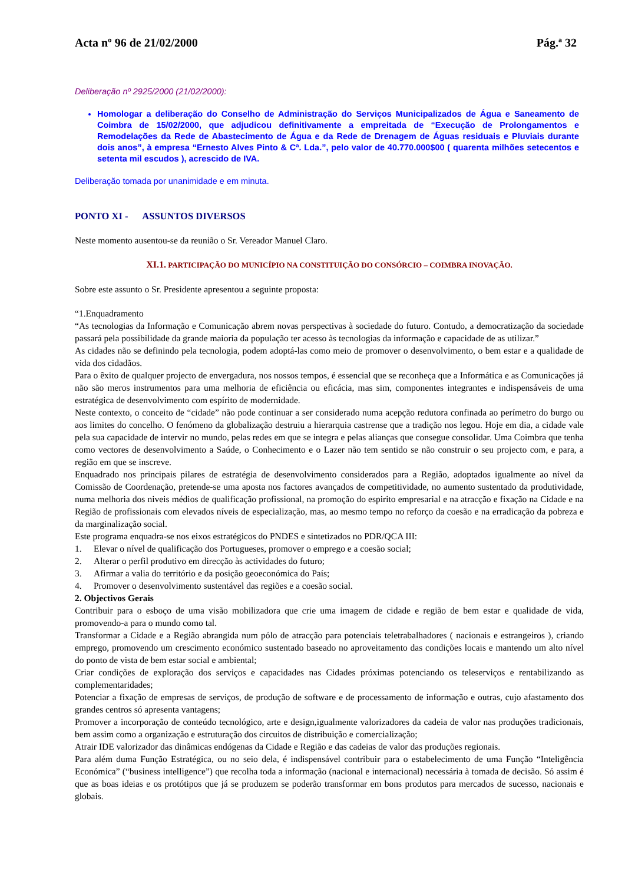Acta nº 96 de 21/02/2000 Pág.ª 32
Deliberação nº 2925/2000 (21/02/2000):
Homologar a deliberação do Conselho de Administração do Serviços Municipalizados de Água e Saneamento de Coimbra de 15/02/2000, que adjudicou definitivamente a empreitada de “Execução de Prolongamentos e Remodelações da Rede de Abastecimento de Água e da Rede de Drenagem de Águas residuais e Pluviais durante dois anos”, à empresa “Ernesto Alves Pinto & Cª. Lda.”, pelo valor de 40.770.000$00 ( quarenta milhões setecentos e setenta mil escudos ), acrescido de IVA.
Deliberação tomada por unanimidade e em minuta.
PONTO XI - ASSUNTOS DIVERSOS
Neste momento ausentou-se da reunião o Sr. Vereador Manuel Claro.
XI.1. PARTICIPAÇÃO DO MUNICÍPIO NA CONSTITUIÇÃO DO CONSÓRCIO – COIMBRA INOVAÇÃO.
Sobre este assunto o Sr. Presidente apresentou a seguinte proposta:
“1.Enquadramento
“As tecnologias da Informação e Comunicação abrem novas perspectivas à sociedade do futuro. Contudo, a democratização da sociedade passará pela possibilidade da grande maioria da população ter acesso às tecnologias da informação e capacidade de as utilizar.”
As cidades não se definindo pela tecnologia, podem adoptá-las como meio de promover o desenvolvimento, o bem estar e a qualidade de vida dos cidadãos.
Para o êxito de qualquer projecto de envergadura, nos nossos tempos, é essencial que se reconheça que a Informática e as Comunicações já não são meros instrumentos para uma melhoria de eficiência ou eficácia, mas sim, componentes integrantes e indispensáveis de uma estratégica de desenvolvimento com espírito de modernidade.
Neste contexto, o conceito de “cidade” não pode continuar a ser considerado numa acepção redutora confinada ao perímetro do burgo ou aos limites do concelho. O fenómeno da globalização destruiu a hierarquia castrense que a tradição nos legou. Hoje em dia, a cidade vale pela sua capacidade de intervir no mundo, pelas redes em que se integra e pelas alianças que consegue consolidar. Uma Coimbra que tenha como vectores de desenvolvimento a Saúde, o Conhecimento e o Lazer não tem sentido se não construir o seu projecto com, e para, a região em que se inscreve.
Enquadrado nos principais pilares de estratégia de desenvolvimento considerados para a Região, adoptados igualmente ao nível da Comissão de Coordenação, pretende-se uma aposta nos factores avançados de competitividade, no aumento sustentado da produtividade, numa melhoria dos niveis médios de qualificação profissional, na promoção do espirito empresarial e na atracção e fixação na Cidade e na Região de profissionais com elevados níveis de especialização, mas, ao mesmo tempo no reforço da coesão e na erradicação da pobreza e da marginalização social.
Este programa enquadra-se nos eixos estratégicos do PNDES e sintetizados no PDR/QCA III:
1. Elevar o nível de qualificação dos Portugueses, promover o emprego e a coesão social;
2. Alterar o perfil produtivo em direcção às actividades do futuro;
3. Afirmar a valia do território e da posição geoeconómica do País;
4. Promover o desenvolvimento sustentável das regiões e a coesão social.
2. Objectivos Gerais
Contribuir para o esboço de uma visão mobilizadora que crie uma imagem de cidade e região de bem estar e qualidade de vida, promovendo-a para o mundo como tal.
Transformar a Cidade e a Região abrangida num pólo de atracção para potenciais teletrabalhadores ( nacionais e estrangeiros ), criando emprego, promovendo um crescimento económico sustentado baseado no aproveitamento das condições locais e mantendo um alto nível do ponto de vista de bem estar social e ambiental;
Criar condições de exploração dos serviços e capacidades nas Cidades próximas potenciando os teleserviços e rentabilizando as complementaridades;
Potenciar a fixação de empresas de serviços, de produção de software e de processamento de informação e outras, cujo afastamento dos grandes centros só apresenta vantagens;
Promover a incorporação de conteúdo tecnológico, arte e design,igualmente valorizadores da cadeia de valor nas produções tradicionais, bem assim como a organização e estruturação dos circuitos de distribuição e comercialização;
Atrair IDE valorizador das dinâmicas endógenas da Cidade e Região e das cadeias de valor das produções regionais.
Para além duma Função Estratégica, ou no seio dela, é indispensável contribuir para o estabelecimento de uma Função “Inteligência Económica” (“business intelligence”) que recolha toda a informação (nacional e internacional) necessária à tomada de decisão. Só assim é que as boas ideias e os protótipos que já se produzem se poderão transformar em bons produtos para mercados de sucesso, nacionais e globais.